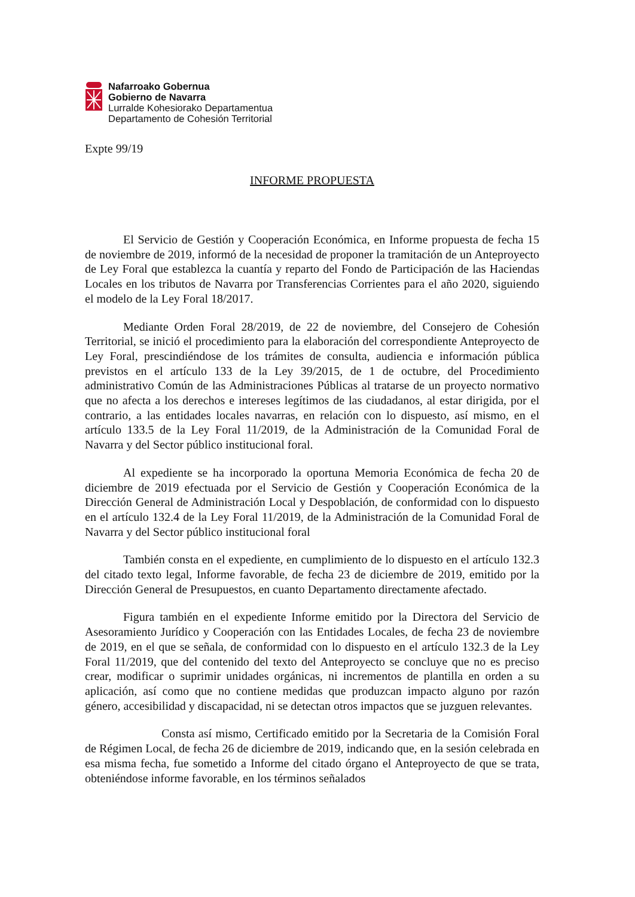Nafarroako Gobernua
Gobierno de Navarra
Lurralde Kohesiorako Departamentua
Departamento de Cohesión Territorial
Expte 99/19
INFORME PROPUESTA
El Servicio de Gestión y Cooperación Económica, en Informe propuesta de fecha 15 de noviembre de 2019, informó de la necesidad de proponer la tramitación de un Anteproyecto de Ley Foral que establezca la cuantía y reparto del Fondo de Participación de las Haciendas Locales en los tributos de Navarra por Transferencias Corrientes para el año 2020, siguiendo el modelo de la Ley Foral 18/2017.
Mediante Orden Foral 28/2019, de 22 de noviembre, del Consejero de Cohesión Territorial, se inició el procedimiento para la elaboración del correspondiente Anteproyecto de Ley Foral, prescindiéndose de los trámites de consulta, audiencia e información pública previstos en el artículo 133 de la Ley 39/2015, de 1 de octubre, del Procedimiento administrativo Común de las Administraciones Públicas al tratarse de un proyecto normativo que no afecta a los derechos e intereses legítimos de las ciudadanos, al estar dirigida, por el contrario, a las entidades locales navarras, en relación con lo dispuesto, así mismo, en el artículo 133.5 de la Ley Foral 11/2019, de la Administración de la Comunidad Foral de Navarra y del Sector público institucional foral.
Al expediente se ha incorporado la oportuna Memoria Económica de fecha 20 de diciembre de 2019 efectuada por el Servicio de Gestión y Cooperación Económica de la Dirección General de Administración Local y Despoblación, de conformidad con lo dispuesto en el artículo 132.4 de la Ley Foral 11/2019, de la Administración de la Comunidad Foral de Navarra y del Sector público institucional foral
También consta en el expediente, en cumplimiento de lo dispuesto en el artículo 132.3 del citado texto legal, Informe favorable, de fecha 23 de diciembre de 2019, emitido por la Dirección General de Presupuestos, en cuanto Departamento directamente afectado.
Figura también en el expediente Informe emitido por la Directora del Servicio de Asesoramiento Jurídico y Cooperación con las Entidades Locales, de fecha 23 de noviembre de 2019, en el que se señala, de conformidad con lo dispuesto en el artículo 132.3 de la Ley Foral 11/2019, que del contenido del texto del Anteproyecto se concluye que no es preciso crear, modificar o suprimir unidades orgánicas, ni incrementos de plantilla en orden a su aplicación, así como que no contiene medidas que produzcan impacto alguno por razón género, accesibilidad y discapacidad, ni se detectan otros impactos que se juzguen relevantes.
Consta así mismo, Certificado emitido por la Secretaria de la Comisión Foral de Régimen Local, de fecha 26 de diciembre de 2019, indicando que, en la sesión celebrada en esa misma fecha, fue sometido a Informe del citado órgano el Anteproyecto de que se trata, obteniéndose informe favorable, en los términos señalados